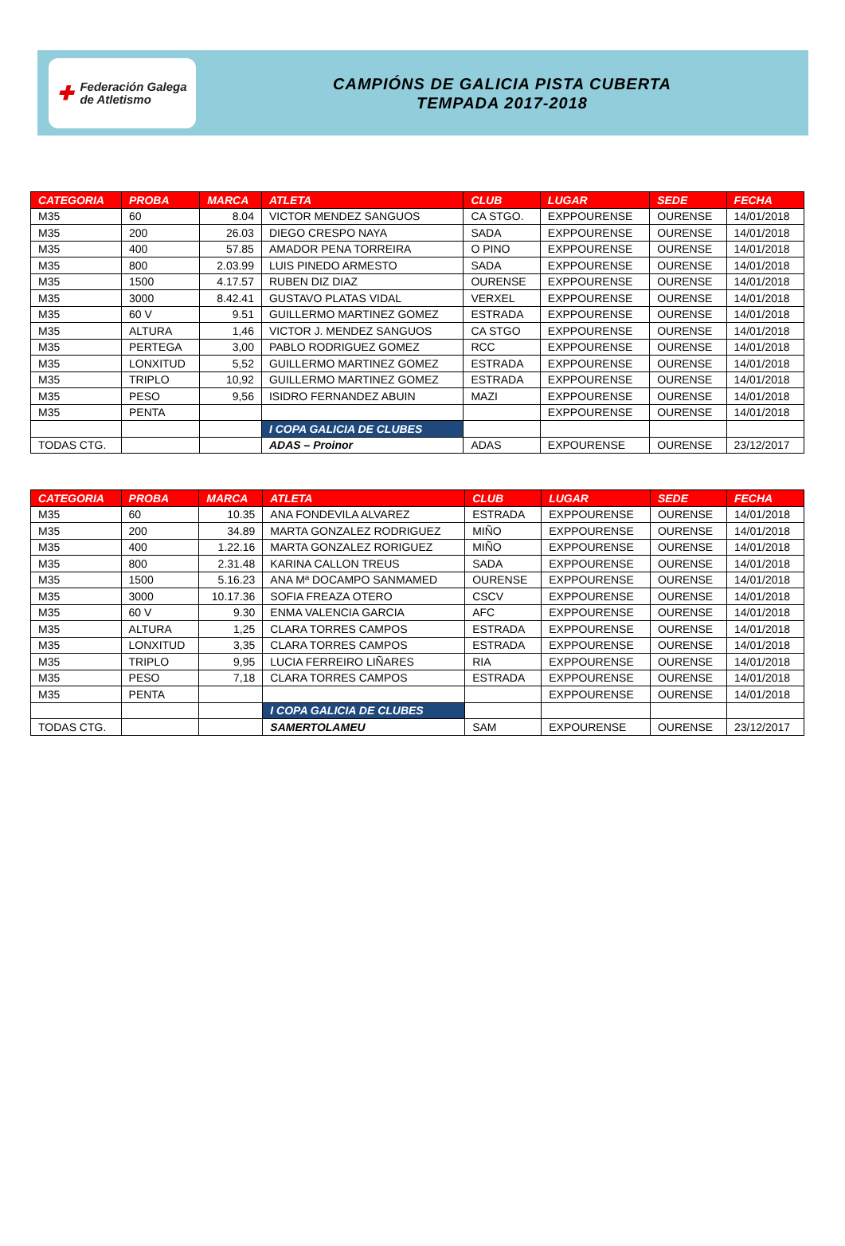✚
Federación Galega
de Atletismo
CAMPIÓNS DE GALICIA PISTA CUBERTA
TEMPADA 2017-2018
| CATEGORIA | PROBA | MARCA | ATLETA | CLUB | LUGAR | SEDE | FECHA |
| --- | --- | --- | --- | --- | --- | --- | --- |
| M35 | 60 | 8.04 | VICTOR MENDEZ SANGUOS | CA STGO. | EXPPOURENSE | OURENSE | 14/01/2018 |
| M35 | 200 | 26.03 | DIEGO CRESPO NAYA | SADA | EXPPOURENSE | OURENSE | 14/01/2018 |
| M35 | 400 | 57.85 | AMADOR PENA TORREIRA | O PINO | EXPPOURENSE | OURENSE | 14/01/2018 |
| M35 | 800 | 2.03.99 | LUIS PINEDO ARMESTO | SADA | EXPPOURENSE | OURENSE | 14/01/2018 |
| M35 | 1500 | 4.17.57 | RUBEN DIZ DIAZ | OURENSE | EXPPOURENSE | OURENSE | 14/01/2018 |
| M35 | 3000 | 8.42.41 | GUSTAVO PLATAS VIDAL | VERXEL | EXPPOURENSE | OURENSE | 14/01/2018 |
| M35 | 60 V | 9.51 | GUILLERMO MARTINEZ GOMEZ | ESTRADA | EXPPOURENSE | OURENSE | 14/01/2018 |
| M35 | ALTURA | 1,46 | VICTOR J. MENDEZ SANGUOS | CA STGO | EXPPOURENSE | OURENSE | 14/01/2018 |
| M35 | PERTEGA | 3,00 | PABLO RODRIGUEZ GOMEZ | RCC | EXPPOURENSE | OURENSE | 14/01/2018 |
| M35 | LONXITUD | 5,52 | GUILLERMO MARTINEZ GOMEZ | ESTRADA | EXPPOURENSE | OURENSE | 14/01/2018 |
| M35 | TRIPLO | 10,92 | GUILLERMO MARTINEZ GOMEZ | ESTRADA | EXPPOURENSE | OURENSE | 14/01/2018 |
| M35 | PESO | 9,56 | ISIDRO FERNANDEZ ABUIN | MAZI | EXPPOURENSE | OURENSE | 14/01/2018 |
| M35 | PENTA | | | | EXPPOURENSE | OURENSE | 14/01/2018 |
| | | | I COPA GALICIA DE CLUBES | | | | |
| TODAS CTG. | | | ADAS – Proinor | ADAS | EXPOURENSE | OURENSE | 23/12/2017 |
| CATEGORIA | PROBA | MARCA | ATLETA | CLUB | LUGAR | SEDE | FECHA |
| --- | --- | --- | --- | --- | --- | --- | --- |
| M35 | 60 | 10.35 | ANA FONDEVILA ALVAREZ | ESTRADA | EXPPOURENSE | OURENSE | 14/01/2018 |
| M35 | 200 | 34.89 | MARTA GONZALEZ RODRIGUEZ | MIÑO | EXPPOURENSE | OURENSE | 14/01/2018 |
| M35 | 400 | 1.22.16 | MARTA GONZALEZ RORIGUEZ | MIÑO | EXPPOURENSE | OURENSE | 14/01/2018 |
| M35 | 800 | 2.31.48 | KARINA CALLON TREUS | SADA | EXPPOURENSE | OURENSE | 14/01/2018 |
| M35 | 1500 | 5.16.23 | ANA Mª DOCAMPO SANMAMED | OURENSE | EXPPOURENSE | OURENSE | 14/01/2018 |
| M35 | 3000 | 10.17.36 | SOFIA FREAZA OTERO | CSCV | EXPPOURENSE | OURENSE | 14/01/2018 |
| M35 | 60 V | 9.30 | ENMA VALENCIA GARCIA | AFC | EXPPOURENSE | OURENSE | 14/01/2018 |
| M35 | ALTURA | 1,25 | CLARA TORRES CAMPOS | ESTRADA | EXPPOURENSE | OURENSE | 14/01/2018 |
| M35 | LONXITUD | 3,35 | CLARA TORRES CAMPOS | ESTRADA | EXPPOURENSE | OURENSE | 14/01/2018 |
| M35 | TRIPLO | 9,95 | LUCIA FERREIRO LIÑARES | RIA | EXPPOURENSE | OURENSE | 14/01/2018 |
| M35 | PESO | 7,18 | CLARA TORRES CAMPOS | ESTRADA | EXPPOURENSE | OURENSE | 14/01/2018 |
| M35 | PENTA | | | | EXPPOURENSE | OURENSE | 14/01/2018 |
| | | | I COPA GALICIA DE CLUBES | | | | |
| TODAS CTG. | | | SAMERTOLAMEU | SAM | EXPOURENSE | OURENSE | 23/12/2017 |